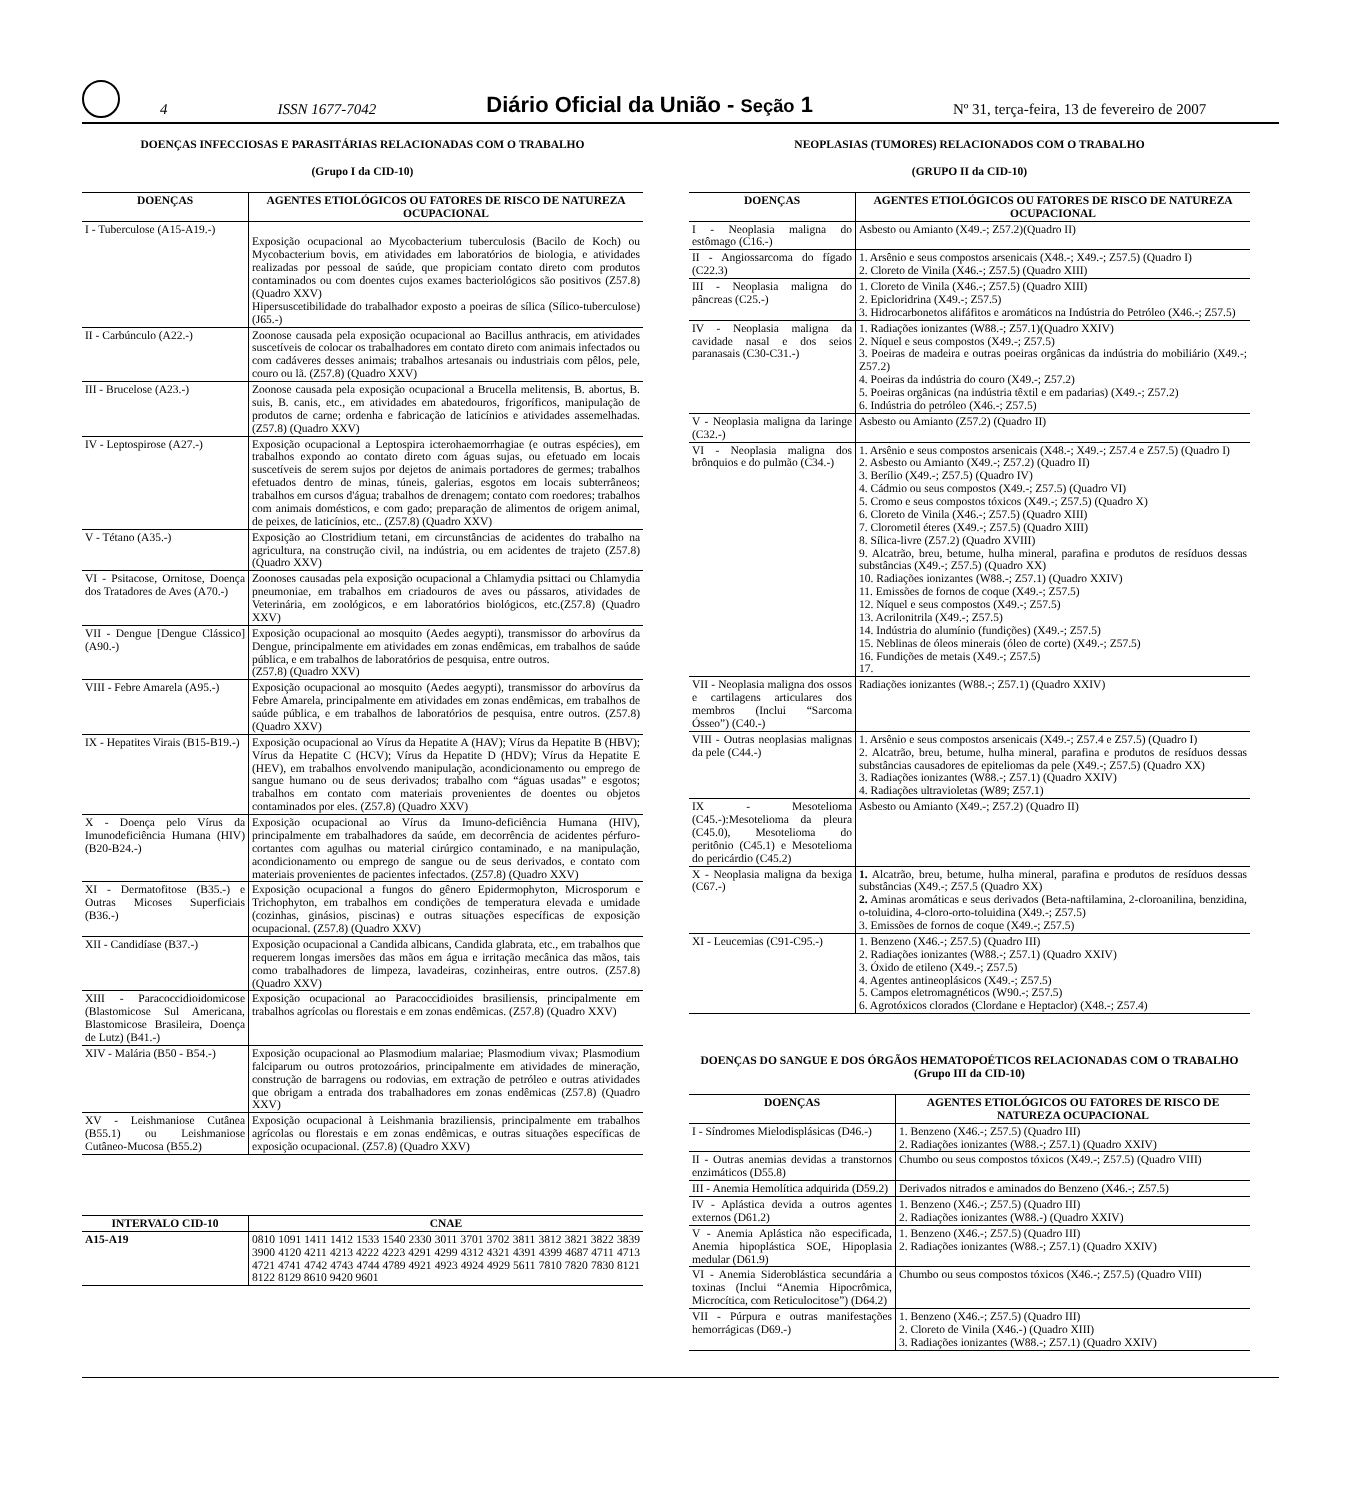4 ISSN 1677-7042 Diário Oficial da União - Seção 1 Nº 31, terça-feira, 13 de fevereiro de 2007
DOENÇAS INFECCIOSAS E PARASITÁRIAS RELACIONADAS COM O TRABALHO
(Grupo I da CID-10)
| DOENÇAS | AGENTES ETIOLÓGICOS OU FATORES DE RISCO DE NATUREZA OCUPACIONAL |
| --- | --- |
| I - Tuberculose (A15-A19.-) | Exposição ocupacional ao Mycobacterium tuberculosis (Bacilo de Koch) ou Mycobacterium bovis, em atividades em laboratórios de biologia, e atividades realizadas por pessoal de saúde, que propiciam contato direto com produtos contaminados ou com doentes cujos exames bacteriológicos são positivos (Z57.8) (Quadro XXV) Hipersuscetibilidade do trabalhador exposto a poeiras de sílica (Sílico-tuberculose) (J65.-) |
| II - Carbúnculo (A22.-) | Zoonose causada pela exposição ocupacional ao Bacillus anthracis, em atividades suscetíveis de colocar os trabalhadores em contato direto com animais infectados ou com cadáveres desses animais; trabalhos artesanais ou industriais com pêlos, pele, couro ou lã. (Z57.8) (Quadro XXV) |
| III - Brucelose (A23.-) | Zoonose causada pela exposição ocupacional a Brucella melitensis, B. abortus, B. suis, B. canis, etc., em atividades em abatedouros, frigoríficos, manipulação de produtos de carne; ordenha e fabricação de laticínios e atividades assemelhadas. (Z57.8) (Quadro XXV) |
| IV - Leptospirose (A27.-) | Exposição ocupacional a Leptospira icterohaemorrhagiae (e outras espécies), em trabalhos expondo ao contato direto com águas sujas, ou efetuado em locais suscetíveis de serem sujos por dejetos de animais portadores de germes; trabalhos efetuados dentro de minas, túneis, galerias, esgotos em locais subterrâneos; trabalhos em cursos d'água; trabalhos de drenagem; contato com roedores; trabalhos com animais domésticos, e com gado; preparação de alimentos de origem animal, de peixes, de laticínios, etc.. (Z57.8) (Quadro XXV) |
| V - Tétano (A35.-) | Exposição ao Clostridium tetani, em circunstâncias de acidentes do trabalho na agricultura, na construção civil, na indústria, ou em acidentes de trajeto (Z57.8) (Quadro XXV) |
| VI - Psitacose, Ornitose, Doença dos Tratadores de Aves (A70.-) | Zoonoses causadas pela exposição ocupacional a Chlamydia psittaci ou Chlamydia pneumoniae, em trabalhos em criadouros de aves ou pássaros, atividades de Veterinária, em zoológicos, e em laboratórios biológicos, etc.(Z57.8) (Quadro XXV) |
| VII - Dengue [Dengue Clássico] (A90.-) | Exposição ocupacional ao mosquito (Aedes aegypti), transmissor do arbovírus da Dengue, principalmente em atividades em zonas endêmicas, em trabalhos de saúde pública, e em trabalhos de laboratórios de pesquisa, entre outros. (Z57.8) (Quadro XXV) |
| VIII - Febre Amarela (A95.-) | Exposição ocupacional ao mosquito (Aedes aegypti), transmissor do arbovírus da Febre Amarela, principalmente em atividades em zonas endêmicas, em trabalhos de saúde pública, e em trabalhos de laboratórios de pesquisa, entre outros. (Z57.8) (Quadro XXV) |
| IX - Hepatites Virais (B15-B19.-) | Exposição ocupacional ao Vírus da Hepatite A (HAV); Vírus da Hepatite B (HBV); Vírus da Hepatite C (HCV); Vírus da Hepatite D (HDV); Vírus da Hepatite E (HEV), em trabalhos envolvendo manipulação, acondicionamento ou emprego de sangue humano ou de seus derivados; trabalho com “águas usadas” e esgotos; trabalhos em contato com materiais provenientes de doentes ou objetos contaminados por eles. (Z57.8) (Quadro XXV) |
| X - Doença pelo Vírus da Imunodeficiência Humana (HIV) (B20-B24.-) | Exposição ocupacional ao Vírus da Imuno-deficiência Humana (HIV), principalmente em trabalhadores da saúde, em decorrência de acidentes pérfuro-cortantes com agulhas ou material cirúrgico contaminado, e na manipulação, acondicionamento ou emprego de sangue ou de seus derivados, e contato com materiais provenientes de pacientes infectados. (Z57.8) (Quadro XXV) |
| XI - Dermatofitose (B35.-) e Outras Micoses Superficiais (B36.-) | Exposição ocupacional a fungos do gênero Epidermophyton, Microsporum e Trichophyton, em trabalhos em condições de temperatura elevada e umidade (cozinhas, ginásios, piscinas) e outras situações específicas de exposição ocupacional. (Z57.8) (Quadro XXV) |
| XII - Candidíase (B37.-) | Exposição ocupacional a Candida albicans, Candida glabrata, etc., em trabalhos que requerem longas imersões das mãos em água e irritação mecânica das mãos, tais como trabalhadores de limpeza, lavadeiras, cozinheiras, entre outros. (Z57.8) (Quadro XXV) |
| XIII - Paracoccidioidomicose (Blastomicose Sul Americana, Blastomicose Brasileira, Doença de Lutz) (B41.-) | Exposição ocupacional ao Paracoccidioides brasiliensis, principalmente em trabalhos agrícolas ou florestais e em zonas endêmicas. (Z57.8) (Quadro XXV) |
| XIV - Malária (B50 - B54.-) | Exposição ocupacional ao Plasmodium malariae; Plasmodium vivax; Plasmodium falciparum ou outros protozoários, principalmente em atividades de mineração, construção de barragens ou rodovias, em extração de petróleo e outras atividades que obrigam a entrada dos trabalhadores em zonas endêmicas (Z57.8) (Quadro XXV) |
| XV - Leishmaniose Cutânea (B55.1) ou Leishmaniose Cutâneo-Mucosa (B55.2) | Exposição ocupacional à Leishmania braziliensis, principalmente em trabalhos agrícolas ou florestais e em zonas endêmicas, e outras situações específicas de exposição ocupacional. (Z57.8) (Quadro XXV) |
| INTERVALO CID-10 | CNAE |
| --- | --- |
| A15-A19 | 0810 1091 1411 1412 1533 1540 2330 3011 3701 3702 3811 3812 3821 3822 3839 3900 4120 4211 4213 4222 4223 4291 4299 4312 4321 4391 4399 4687 4711 4713 4721 4741 4742 4743 4744 4789 4921 4923 4924 4929 5611 7810 7820 7830 8121 8122 8129 8610 9420 9601 |
NEOPLASIAS (TUMORES) RELACIONADOS COM O TRABALHO
(GRUPO II da CID-10)
| DOENÇAS | AGENTES ETIOLÓGICOS OU FATORES DE RISCO DE NATUREZA OCUPACIONAL |
| --- | --- |
| I - Neoplasia maligna do estômago (C16.-) | Asbesto ou Amianto (X49.-; Z57.2)(Quadro II) |
| II - Angiossarcoma do fígado (C22.3) | 1. Arsênio e seus compostos arsenicais (X48.-; X49.-; Z57.5) (Quadro I) 2. Cloreto de Vinila (X46.-; Z57.5) (Quadro XIII) |
| III - Neoplasia maligna do pâncreas (C25.-) | 1. Cloreto de Vinila (X46.-; Z57.5) (Quadro XIII) 2. Epicloridrina (X49.-; Z57.5) 3. Hidrocarbonetos alifáfitos e aromáticos na Indústria do Petróleo (X46.-; Z57.5) |
| IV - Neoplasia maligna da cavidade nasal e dos seios paranasais (C30-C31.-) | 1. Radiações ionizantes (W88.-; Z57.1)(Quadro XXIV) 2. Níquel e seus compostos (X49.-; Z57.5) 3. Poeiras de madeira e outras poeiras orgânicas da indústria do mobiliário (X49.-; Z57.2) 4. Poeiras da indústria do couro (X49.-; Z57.2) 5. Poeiras orgânicas (na indústria têxtil e em padarias) (X49.-; Z57.2) 6. Indústria do petróleo (X46.-; Z57.5) |
| V - Neoplasia maligna da laringe (C32.-) | Asbesto ou Amianto (Z57.2) (Quadro II) |
| VI - Neoplasia maligna dos brônquios e do pulmão (C34.-) | 1. Arsênio e seus compostos arsenicais (X48.-; X49.-; Z57.4 e Z57.5) (Quadro I) 2. Asbesto ou Amianto (X49.-; Z57.2) (Quadro II) 3. Berílio (X49.-; Z57.5) (Quadro IV) 4. Cádmio ou seus compostos (X49.-; Z57.5) (Quadro VI) 5. Cromo e seus compostos tóxicos (X49.-; Z57.5) (Quadro X) 6. Cloreto de Vinila (X46.-; Z57.5) (Quadro XIII) 7. Clorometil éteres (X49.-; Z57.5) (Quadro XIII) 8. Sílica-livre (Z57.2) (Quadro XVIII) 9. Alcatrão, breu, betume, hulha mineral, parafina e produtos de resíduos dessas substâncias (X49.-; Z57.5) (Quadro XX) 10. Radiações ionizantes (W88.-; Z57.1) (Quadro XXIV) 11. Emissões de fornos de coque (X49.-; Z57.5) 12. Níquel e seus compostos (X49.-; Z57.5) 13. Acrilonitrila (X49.-; Z57.5) 14. Indústria do alumínio (fundições) (X49.-; Z57.5) 15. Neblinas de óleos minerais (óleo de corte) (X49.-; Z57.5) 16. Fundições de metais (X49.-; Z57.5) 17. |
| VII - Neoplasia maligna dos ossos e cartilagens articulares dos membros (Inclui “Sarcoma Ósseo”) (C40.-) | Radiações ionizantes (W88.-; Z57.1) (Quadro XXIV) |
| VIII - Outras neoplasias malignas da pele (C44.-) | 1. Arsênio e seus compostos arsenicais (X49.-; Z57.4 e Z57.5) (Quadro I) 2. Alcatrão, breu, betume, hulha mineral, parafina e produtos de resíduos dessas substâncias causadores de epiteliomas da pele (X49.-; Z57.5) (Quadro XX) 3. Radiações ionizantes (W88.-; Z57.1) (Quadro XXIV) 4. Radiações ultravioletas (W89; Z57.1) |
| IX - Mesotelioma (C45.-):Mesotelioma da pleura (C45.0), Mesotelioma do peritônio (C45.1) e Mesotelioma do pericárdio (C45.2) | Asbesto ou Amianto (X49.-; Z57.2) (Quadro II) |
| X - Neoplasia maligna da bexiga (C67.-) | 1. Alcatrão, breu, betume, hulha mineral, parafina e produtos de resíduos dessas substâncias (X49.-; Z57.5 (Quadro XX) 2. Aminas aromáticas e seus derivados (Beta-naftilamina, 2-cloroanilina, benzidina, o-toluidina, 4-cloro-orto-toluidina (X49.-; Z57.5) 3. Emissões de fornos de coque (X49.-; Z57.5) |
| XI - Leucemias (C91-C95.-) | 1. Benzeno (X46.-; Z57.5) (Quadro III) 2. Radiações ionizantes (W88.-; Z57.1) (Quadro XXIV) 3. Óxido de etileno (X49.-; Z57.5) 4. Agentes antineoplásicos (X49.-; Z57.5) 5. Campos eletromagnéticos (W90.-; Z57.5) 6. Agrotóxicos clorados (Clordane e Heptaclor) (X48.-; Z57.4) |
DOENÇAS DO SANGUE E DOS ÓRGÃOS HEMATOPOÉTICOS RELACIONADAS COM O TRABALHO (Grupo III da CID-10)
| DOENÇAS | AGENTES ETIOLÓGICOS OU FATORES DE RISCO DE NATUREZA OCUPACIONAL |
| --- | --- |
| I - Síndromes Mielodisplásicas (D46.-) | 1. Benzeno (X46.-; Z57.5) (Quadro III) 2. Radiações ionizantes (W88.-; Z57.1) (Quadro XXIV) |
| II - Outras anemias devidas a transtornos enzimáticos (D55.8) | Chumbo ou seus compostos tóxicos (X49.-; Z57.5) (Quadro VIII) |
| III - Anemia Hemolítica adquirida (D59.2) | Derivados nitrados e aminados do Benzeno (X46.-; Z57.5) |
| IV - Aplástica devida a outros agentes externos (D61.2) | 1. Benzeno (X46.-; Z57.5) (Quadro III) 2. Radiações ionizantes (W88.-) (Quadro XXIV) |
| V - Anemia Aplástica não especificada, Anemia hipoplástica SOE, Hipoplasia medular (D61.9) | 1. Benzeno (X46.-; Z57.5) (Quadro III) 2. Radiações ionizantes (W88.-; Z57.1) (Quadro XXIV) |
| VI - Anemia Sideroblástica secundária a toxinas (Inclui “Anemia Hipocrômica, Microcítica, com Reticulocitose”) (D64.2) | Chumbo ou seus compostos tóxicos (X46.-; Z57.5) (Quadro VIII) |
| VII - Púrpura e outras manifestações hemorrágicas (D69.-) | 1. Benzeno (X46.-; Z57.5) (Quadro III) 2. Cloreto de Vinila (X46.-) (Quadro XIII) 3. Radiações ionizantes (W88.-; Z57.1) (Quadro XXIV) |